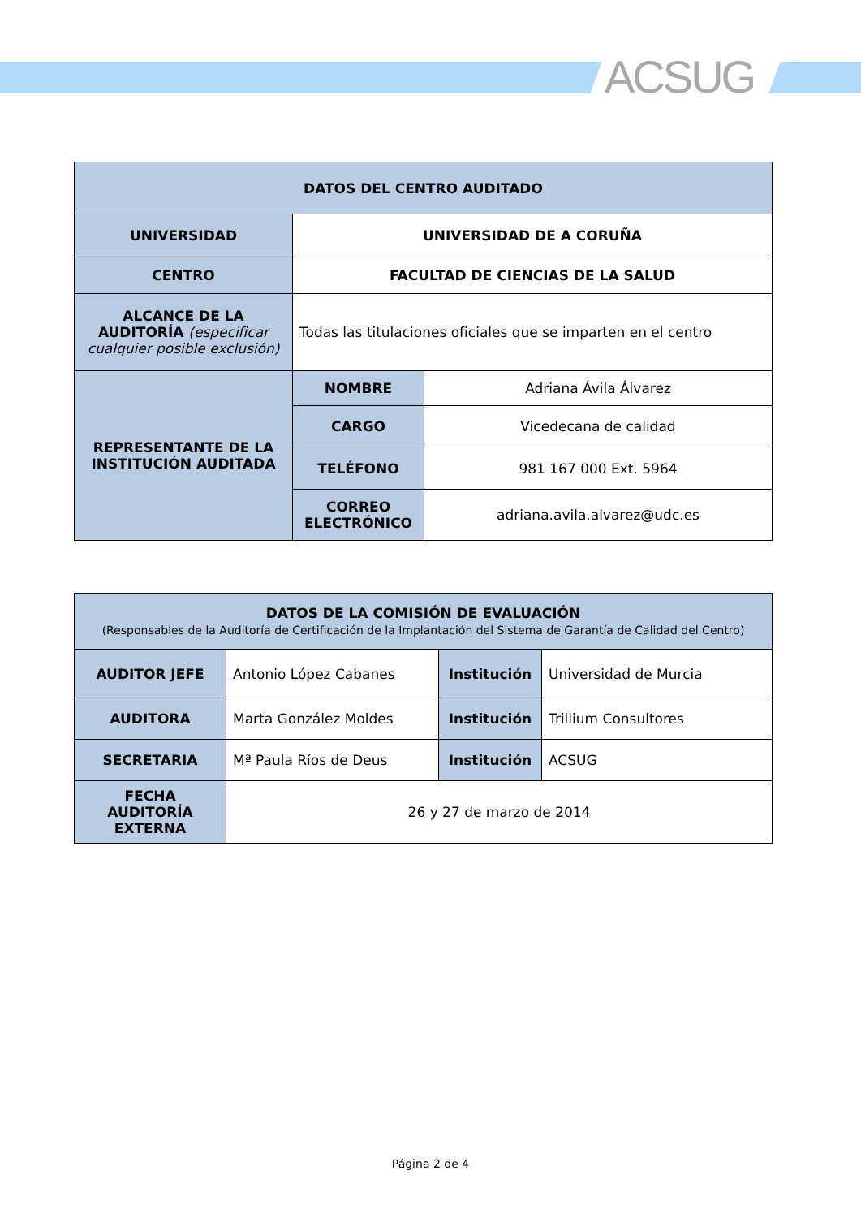ACSUG
| DATOS DEL CENTRO AUDITADO | | |
| UNIVERSIDAD | UNIVERSIDAD DE A CORUÑA | |
| CENTRO | FACULTAD DE CIENCIAS DE LA SALUD | |
| ALCANCE DE LA AUDITORÍA (especificar cualquier posible exclusión) | Todas las titulaciones oficiales que se imparten en el centro | |
| REPRESENTANTE DE LA INSTITUCIÓN AUDITADA | NOMBRE | Adriana Ávila Álvarez |
| | CARGO | Vicedecana de calidad |
| | TELÉFONO | 981 167 000 Ext. 5964 |
| | CORREO ELECTRÓNICO | adriana.avila.alvarez@udc.es |
| DATOS DE LA COMISIÓN DE EVALUACIÓN (Responsables de la Auditoría de Certificación de la Implantación del Sistema de Garantía de Calidad del Centro) | | | |
| AUDITOR JEFE | Antonio López Cabanes | Institución | Universidad de Murcia |
| AUDITORA | Marta González Moldes | Institución | Trillium Consultores |
| SECRETARIA | Mª Paula Ríos de Deus | Institución | ACSUG |
| FECHA AUDITORÍA EXTERNA | 26 y 27 de marzo de 2014 | | |
Página 2 de 4